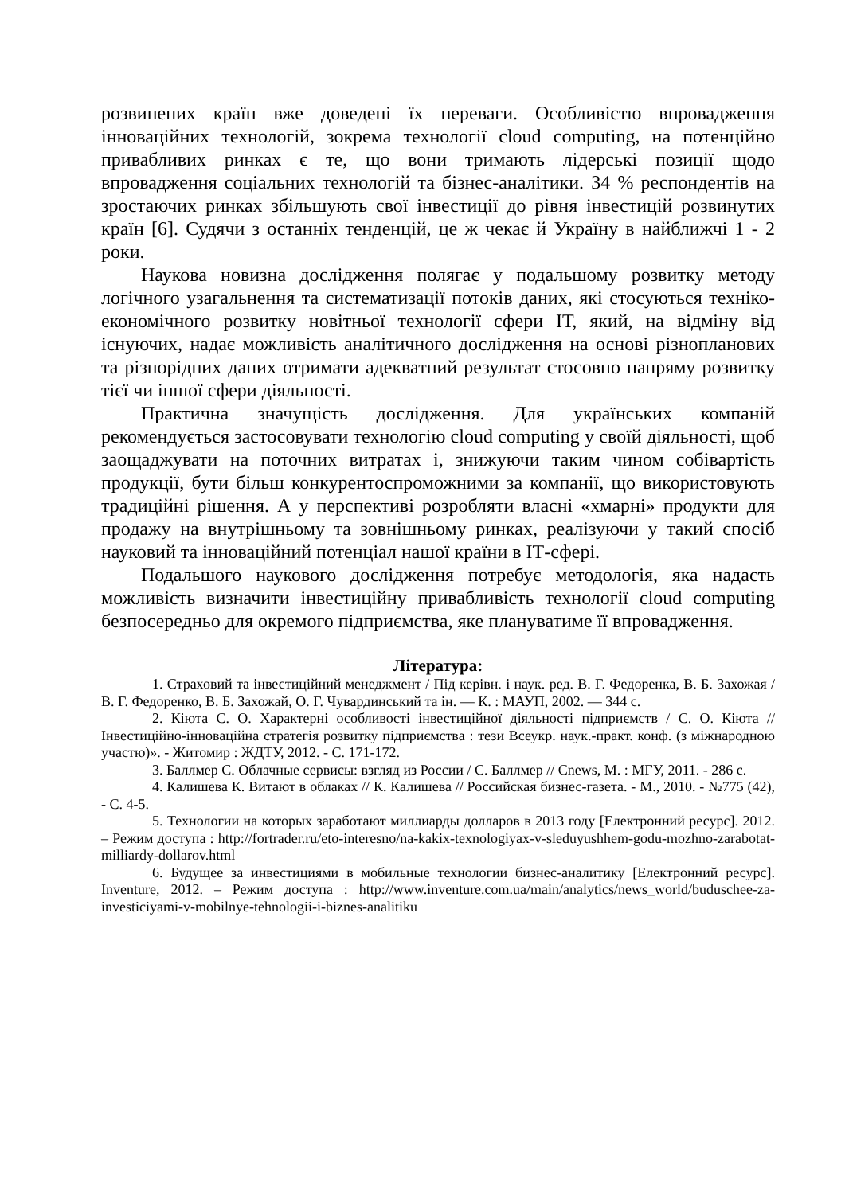розвинених країн вже доведені їх переваги. Особливістю впровадження інноваційних технологій, зокрема технології cloud computing, на потенційно привабливих ринках є те, що вони тримають лідерські позиції щодо впровадження соціальних технологій та бізнес-аналітики. 34 % респондентів на зростаючих ринках збільшують свої інвестиції до рівня інвестицій розвинутих країн [6]. Судячи з останніх тенденцій, це ж чекає й Україну в найближчі 1 - 2 роки.
Наукова новизна дослідження полягає у подальшому розвитку методу логічного узагальнення та систематизації потоків даних, які стосуються техніко-економічного розвитку новітньої технології сфери ІТ, який, на відміну від існуючих, надає можливість аналітичного дослідження на основі різнопланових та різнорідних даних отримати адекватний результат стосовно напряму розвитку тієї чи іншої сфери діяльності.
Практична значущість дослідження. Для українських компаній рекомендується застосовувати технологію cloud computing у своїй діяльності, щоб заощаджувати на поточних витратах і, знижуючи таким чином собівартість продукції, бути більш конкурентоспроможними за компанії, що використовують традиційні рішення. А у перспективі розробляти власні «хмарні» продукти для продажу на внутрішньому та зовнішньому ринках, реалізуючи у такий спосіб науковий та інноваційний потенціал нашої країни в ІТ-сфері.
Подальшого наукового дослідження потребує методологія, яка надасть можливість визначити інвестиційну привабливість технології cloud computing безпосередньо для окремого підприємства, яке плануватиме її впровадження.
Література:
1. Страховий та інвестиційний менеджмент / Під керівн. і наук. ред. В. Г. Федоренка, В. Б. Захожая / В. Г. Федоренко, В. Б. Захожай, О. Г. Чувардинський та ін. — К. : МАУП, 2002. — 344 с.
2. Кіюта С. О. Характерні особливості інвестиційної діяльності підприємств / С. О. Кіюта // Інвестиційно-інноваційна стратегія розвитку підприємства : тези Всеукр. наук.-практ. конф. (з міжнародною участю)». - Житомир : ЖДТУ, 2012. - С. 171-172.
3. Баллмер С. Облачные сервисы: взгляд из России / С. Баллмер // Cnews, М. : МГУ, 2011. - 286 с.
4. Калишева К. Витают в облаках // К. Калишева // Российская бизнес-газета. - М., 2010. - №775 (42), - С. 4-5.
5. Технологии на которых заработают миллиарды долларов в 2013 году [Електронний ресурс]. 2012. – Режим доступа : http://fortrader.ru/eto-interesno/na-kakix-texnologiyax-v-sleduyushhem-godu-mozhno-zarabotat-milliardy-dollarov.html
6. Будущее за инвестициями в мобильные технологии бизнес-аналитику [Електронний ресурс]. Inventure, 2012. – Режим доступа : http://www.inventure.com.ua/main/analytics/news_world/buduschee-za-investiciyami-v-mobilnye-tehnologii-i-biznes-analitiku